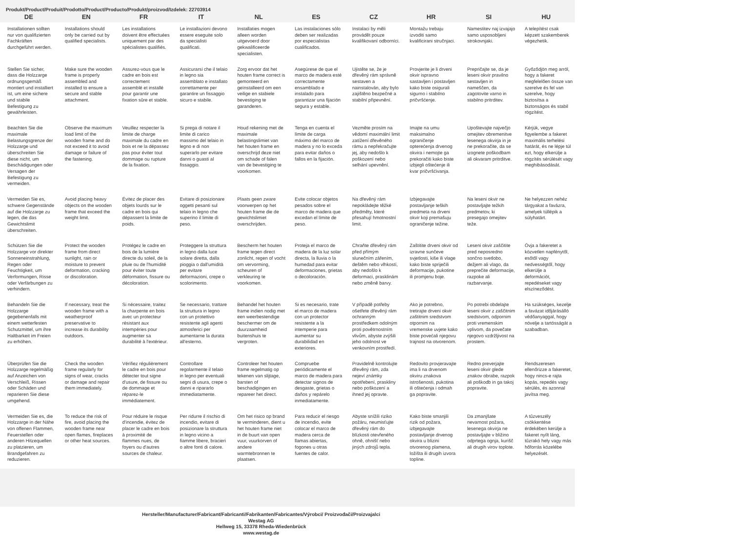Produkt/Product/Produit/Prodotto/Product/Producto/Produkt/proizvod/Izdelek: 22703914
| DE | EN | FR | IT | NL | ES | CZ | HR | SI | HU |
| --- | --- | --- | --- | --- | --- | --- | --- | --- | --- |
| Installationen sollten nur von qualifizierten Fachkräften durchgeführt werden. | Installations should only be carried out by qualified specialists. | Les installations doivent être effectuées uniquement par des spécialistes qualifiés. | Le installazioni devono essere eseguite solo da specialisti qualificati. | Installaties mogen alleen worden uitgevoerd door gekwalificeerde specialisten. | Las instalaciones sólo deben ser realizadas por especialistas cualificados. | Instalaci by měli provádět pouze kvalifikovaní odborníci. | Montažu trebaju izvoditi samo kvalificirani stručnjaci. | Namestitev naj izvajajo samo usposobljeni strokovnjaki. | A telepítést csak képzett szakemberek végezhetik. |
| Stellen Sie sicher, dass die Holzzarge ordnungsgemäß montiert und installiert ist, um eine sichere und stabile Befestigung zu gewährleisten. | Make sure the wooden frame is properly assembled and installed to ensure a secure and stable attachment. | Assurez-vous que le cadre en bois est correctement assemblé et installé pour garantir une fixation sûre et stable. | Assicurarsi che il telaio in legno sia assemblato e installato correttamente per garantire un fissaggio sicuro e stabile. | Zorg ervoor dat het houten frame correct is gemonteerd en geïnstalleerd om een veilige en stabiele bevestiging te garanderen. | Asegúrese de que el marco de madera esté correctamente ensamblado e instalado para garantizar una fijación segura y estable. | Ujistěte se, že je dřevěný rám správně sestaven a nainstalován, aby bylo zajištěno bezpečné a stabilní připevnění. | Provjerite je li drveni okvir ispravno sastavljen i postavljen kako biste osigurali sigurno i stabilno pričvršćenje. | Prepričajte se, da je leseni okvir pravilno sestavljen in nameščen, da zagotovite varno in stabilno pritrditev. | Győződjön meg arról, hogy a fakeret megfelelően össze van szerelve és fel van szerelve, hogy biztosítsa a biztonságos és stabil rögzítést. |
| Beachten Sie die maximale Belastungsgrenze der Holzzarge und überschreiten Sie diese nicht, um Beschädigungen oder Versagen der Befestigung zu vermeiden. | Observe the maximum load limit of the wooden frame and do not exceed it to avoid damage or failure of the fastening. | Veuillez respecter la limite de charge maximale du cadre en bois et ne la dépassez pas pour éviter tout dommage ou rupture de la fixation. | Si prega di notare il limite di carico massimo del telaio in legno e di non superarlo per evitare danni o guasti al fissaggio. | Houd rekening met de maximale belastingslimiet van het houten frame en overschrijd deze niet om schade of falen van de bevestiging te voorkomen. | Tenga en cuenta el límite de carga máximo del marco de madera y no lo exceda para evitar daños o fallos en la fijación. | Vezměte prosím na vědomí maximální limit zatížení dřevěného rámu a nepřekračujte jej, aby nedošlo k poškození nebo selhání upevnění. | Imajte na umu maksimalno ograničenje opterećenja drvenog okvira i nemojte ga prekoračiti kako biste izbjegli oštećenje ili kvar pričvršćivanja. | Upoštevajte največjo omejitev obremenitve lesenega okvirja in je ne prekoračite, da se izognete poškodbam ali okvaram pritrditve. | Kérjük, vegye figyelembe a fakeret maximális terhelési határát, és ne lépje túl ezt, hogy elkerülje a rögzítés sérülését vagy meghibásodását. |
| Vermeiden Sie es, schwere Gegenstände auf die Holzzarge zu legen, die das Gewichtslimit überschreiten. | Avoid placing heavy objects on the wooden frame that exceed the weight limit. | Évitez de placer des objets lourds sur le cadre en bois qui dépassent la limite de poids. | Evitare di posizionare oggetti pesanti sul telaio in legno che superino il limite di peso. | Plaats geen zware voorwerpen op het houten frame die de gewichtslimiet overschrijden. | Evite colocar objetos pesados sobre el marco de madera que excedan el límite de peso. | Na dřevěný rám nepokládejte těžké předměty, které přesahují hmotnostní limit. | Izbjegavajte postavljanje teških predmeta na drveni okvir koji premašuju ograničenje težine. | Na leseni okvir ne postavljajte težkih predmetov, ki presegajo omejitev teže. | Ne helyezzen nehéz tárgyakat a favázra, amelyek túllépik a súlyhatárt. |
| Schützen Sie die Holzzarge vor direkter Sonneneinstrahlung, Regen oder Feuchtigkeit, um Verformungen, Risse oder Verfärbungen zu verhindern. | Protect the wooden frame from direct sunlight, rain or moisture to prevent deformation, cracking or discoloration. | Protégez le cadre en bois de la lumière directe du soleil, de la pluie ou de l'humidité pour éviter toute déformation, fissure ou décoloration. | Proteggere la struttura in legno dalla luce solare diretta, dalla pioggia o dall'umidità per evitare deformazioni, crepe o scolorimento. | Bescherm het houten frame tegen direct zonlicht, regen of vocht om vervorming, scheuren of verkleuring te voorkomen. | Proteja el marco de madera de la luz solar directa, la lluvia o la humedad para evitar deformaciones, grietas o decoloración. | Chraňte dřevěný rám před přímým slunečním zářením, deštěm nebo vlhkostí, aby nedošlo k deformaci, prasklinám nebo změně barvy. | Zaštitite drveni okvir od izravne sunčeve svjetlosti, kiše ili vlage kako biste spriječili deformacije, pukotine ili promjenu boje. | Leseni okvir zaščitite pred neposredno sončno svetlobo, dežjem ali vlago, da preprečite deformacije, razpoke ali razbarvanje. | Óvja a fakeretet a közvetlen napfénytől, esőtől vagy nedvességtől, hogy elkerülje a deformációt, repedéseket vagy elszíneződést. |
| Behandeln Sie die Holzzarge gegebenenfalls mit einem wetterfesten Schutzmittel, um ihre Haltbarkeit im Freien zu erhöhen. | If necessary, treat the wooden frame with a weatherproof preservative to increase its durability outdoors. | Si nécessaire, traitez la charpente en bois avec un protecteur résistant aux intempéries pour augmenter sa durabilité à l'extérieur. | Se necessario, trattare la struttura in legno con un protettivo resistente agli agenti atmosferici per aumentarne la durata all'esterno. | Behandel het houten frame indien nodig met een weerbestendige beschermer om de duurzaamheid buitenshuis te vergroten. | Si es necesario, trate el marco de madera con un protector resistente a la intemperie para aumentar su durabilidad en exteriores. | V případě potřeby ošetřete dřevěný rám ochranným prostředkem odolným proti povětrnostním vlivům, abyste zvýšili jeho odolnost ve venkovním prostředí. | Ako je potrebno, tretirajte drveni okvir zaštitnim sredstvom otpornim na vremenske uvjete kako biste povećali njegovu trajnost na otvorenom. | Po potrebi obdelajte leseni okvir z zaščitnim sredstvom, odpornim proti vremenskim vplivom, da povečate njegovo vzdržljivost na prostem. | Ha szükséges, kezelje a favázat időjárásálló védőanyaggal, hogy növelje a tartósságát a szabadban. |
| Überprüfen Sie die Holzzarge regelmäßig auf Anzeichen von Verschleiß, Rissen oder Schäden und reparieren Sie diese umgehend. | Check the wooden frame regularly for signs of wear, cracks or damage and repair them immediately. | Vérifiez régulièrement le cadre en bois pour détecter tout signe d'usure, de fissure ou de dommage et réparez-le immédiatement. | Controllare regolarmente il telaio in legno per eventuali segni di usura, crepe o danni e ripararlo immediatamente. | Controleer het houten frame regelmatig op tekenen van slijtage, barsten of beschadigingen en repareer het direct. | Compruebe periódicamente el marco de madera para detectar signos de desgaste, grietas o daños y repárelo inmediatamente. | Pravidelně kontrolujte dřevěný rám, zda nejeví známky opotřebení, praskliny nebo poškození a ihned jej opravte. | Redovito provjeravajte ima li na drvenom okviru znakova istrošenosti, pukotina ili oštećenja i odmah ga popravite. | Redno preverjajte leseni okvir glede znakov obrabe, razpok ali poškodb in ga takoj popravite. | Rendszeresen ellenőrizze a fakeretet, hogy nincs-e rajta kopás, repedés vagy sérülés, és azonnal javítsa meg. |
| Vermeiden Sie es, die Holzzarge in der Nähe von offenen Flammen, Feuerstellen oder anderen Hitzequellen zu platzieren, um Brandgefahren zu reduzieren. | To reduce the risk of fire, avoid placing the wooden frame near open flames, fireplaces or other heat sources. | Pour réduire le risque d'incendie, évitez de placer le cadre en bois à proximité de flammes nues, de foyers ou d'autres sources de chaleur. | Per ridurre il rischio di incendio, evitare di posizionare la struttura in legno vicino a fiamme libere, bracieri o altre fonti di calore. | Om het risico op brand te verminderen, dient u het houten frame niet in de buurt van open vuur, vuurkorven of andere warmtebronnen te plaatsen. | Para reducir el riesgo de incendio, evite colocar el marco de madera cerca de llamas abiertas, fogones u otras fuentes de calor. | Abyste snížili riziko požáru, neumisťujte dřevěný rám do blízkosti otevřeného ohně, ohnišť nebo jiných zdrojů tepla. | Kako biste smanjili rizik od požara, izbjegavajte postavljanje drvenog okvira u blizini otvorenog plamena, ložišta ili drugih izvora topline. | Da zmanjšate nevarnost požara, lesenega okvirja ne postavljajte v bližino odprtega ognja, kurišč ali drugih virov toplote. | A tűzveszély csökkentése érdekében kerülje a fakeret nyílt láng, tűzrakó hely vagy más hőforrás közelébe helyezését. |
Hersteller/Manufacturer/Fabricant/Fabricanti/Fabrikanten/Fabricantes/Výrobci/ Proizvođači/Proizvajalci
Westag AG
Hellweg 15, 33378 Rheda-Wiedenbrück
www.westag.de